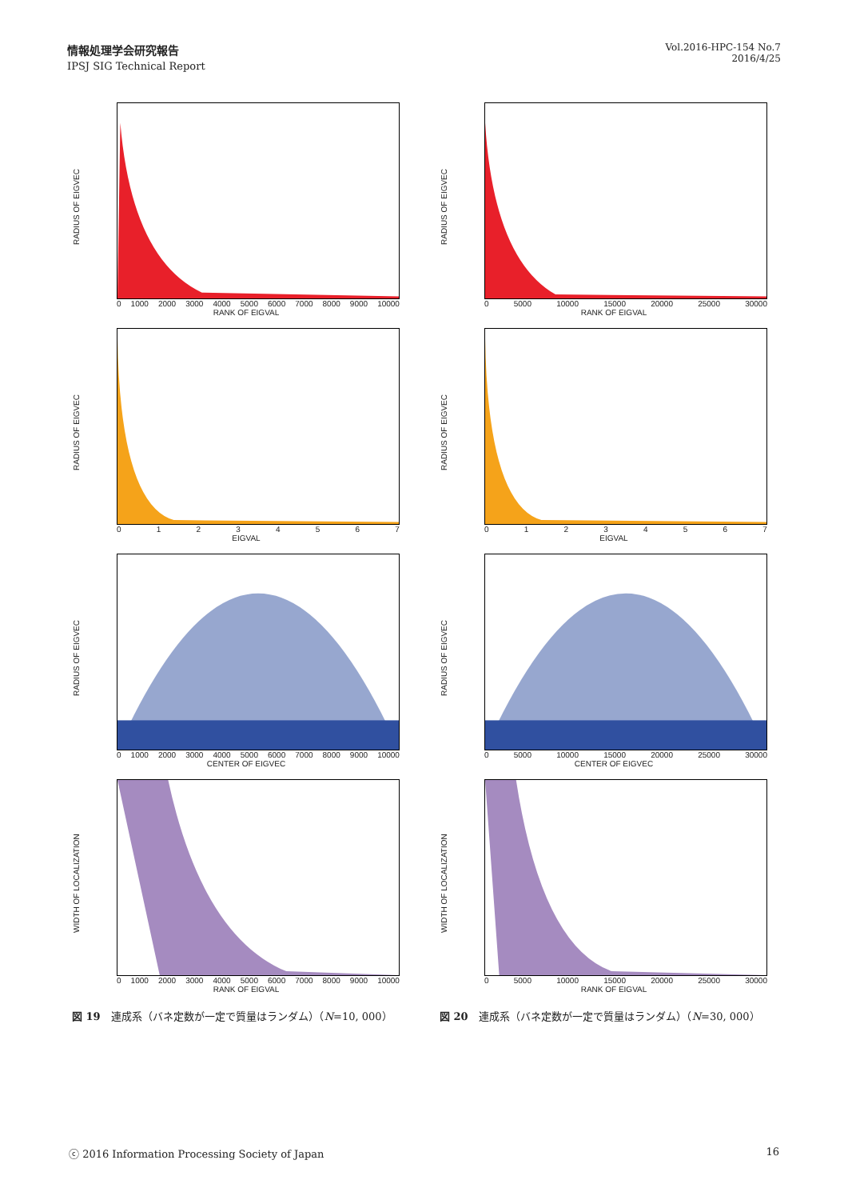情報処理学会研究報告
IPSJ SIG Technical Report
Vol.2016-HPC-154 No.7
2016/4/25
RADIUS OF EIGVEC
0 1000 2000 3000 4000 5000 6000 7000 8000 9000 10000
RANK OF EIGVAL
RADIUS OF EIGVEC
0 5000 10000 15000 20000 25000 30000
RANK OF EIGVAL
RADIUS OF EIGVEC
01234567
EIGVAL
RADIUS OF EIGVEC
01234567
EIGVAL
RADIUS OF EIGVEC
0 1000 2000 3000 4000 5000 6000 7000 8000 9000 10000
CENTER OF EIGVEC
RADIUS OF EIGVEC
0 5000 10000 15000 20000 25000 30000
CENTER OF EIGVEC
WIDTH OF LOCALIZATION
0 1000 2000 3000 4000 5000 6000 7000 8000 9000 10000
RANK OF EIGVAL
WIDTH OF LOCALIZATION
0 5000 10000 15000 20000 25000 30000
RANK OF EIGVAL
図 19　連成系（バネ定数が一定で質量はランダム）（N=10, 000）
図 20　連成系（バネ定数が一定で質量はランダム）（N=30, 000）
ⓒ 2016 Information Processing Society of Japan 16